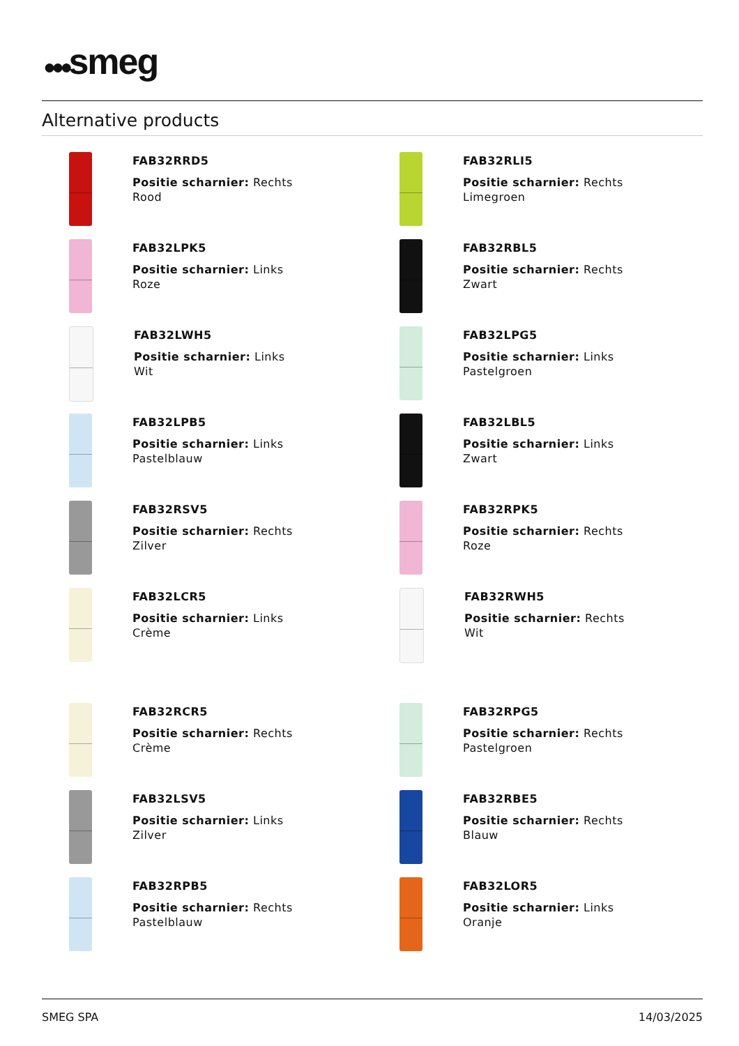●●●smeg
Alternative products
FAB32RRD5
Positie scharnier: Rechts
Rood
FAB32RLI5
Positie scharnier: Rechts
Limegroen
FAB32LPK5
Positie scharnier: Links
Roze
FAB32RBL5
Positie scharnier: Rechts
Zwart
FAB32LWH5
Positie scharnier: Links
Wit
FAB32LPG5
Positie scharnier: Links
Pastelgroen
FAB32LPB5
Positie scharnier: Links
Pastelblauw
FAB32LBL5
Positie scharnier: Links
Zwart
FAB32RSV5
Positie scharnier: Rechts
Zilver
FAB32RPK5
Positie scharnier: Rechts
Roze
FAB32LCR5
Positie scharnier: Links
Crème
FAB32RWH5
Positie scharnier: Rechts
Wit
FAB32RCR5
Positie scharnier: Rechts
Crème
FAB32RPG5
Positie scharnier: Rechts
Pastelgroen
FAB32LSV5
Positie scharnier: Links
Zilver
FAB32RBE5
Positie scharnier: Rechts
Blauw
FAB32RPB5
Positie scharnier: Rechts
Pastelblauw
FAB32LOR5
Positie scharnier: Links
Oranje
SMEG SPA 14/03/2025